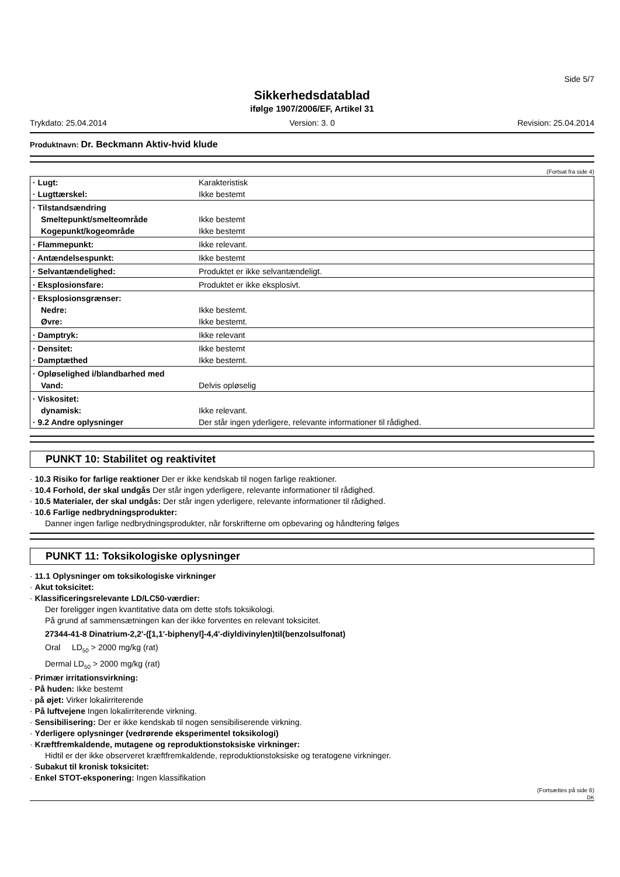Side 5/7
Sikkerhedsdatablad
ifølge 1907/2006/EF, Artikel 31
Trykdato: 25.04.2014 Version: 3. 0 Revision: 25.04.2014
Produktnavn: Dr. Beckmann Aktiv-hvid klude
(Fortsat fra side 4)
| · Lugt: | Karakteristisk |
| · Lugttærskel: | Ikke bestemt |
| · Tilstandsændring | |
| Smeltepunkt/smelteområde | Ikke bestemt |
| Kogepunkt/kogeområde | Ikke bestemt |
| · Flammepunkt: | Ikke relevant. |
| · Antændelsespunkt: | Ikke bestemt |
| · Selvantændelighed: | Produktet er ikke selvantændeligt. |
| · Eksplosionsfare: | Produktet er ikke eksplosivt. |
| · Eksplosionsgrænser: | |
| Nedre: | Ikke bestemt. |
| Øvre: | Ikke bestemt. |
| · Damptryk: | Ikke relevant |
| · Densitet: | Ikke bestemt |
| · Damptæthed | Ikke bestemt. |
| · Opløselighed i/blandbarhed med | |
| Vand: | Delvis opløselig |
| · Viskositet: | |
| dynamisk: | Ikke relevant. |
| · 9.2 Andre oplysninger | Der står ingen yderligere, relevante informationer til rådighed. |
PUNKT 10: Stabilitet og reaktivitet
· 10.3 Risiko for farlige reaktioner Der er ikke kendskab til nogen farlige reaktioner.
· 10.4 Forhold, der skal undgås Der står ingen yderligere, relevante informationer til rådighed.
· 10.5 Materialer, der skal undgås: Der står ingen yderligere, relevante informationer til rådighed.
· 10.6 Farlige nedbrydningsprodukter:
Danner ingen farlige nedbrydningsprodukter, når forskrifterne om opbevaring og håndtering følges
PUNKT 11: Toksikologiske oplysninger
· 11.1 Oplysninger om toksikologiske virkninger
· Akut toksicitet:
· Klassificeringsrelevante LD/LC50-værdier:
Der foreligger ingen kvantitative data om dette stofs toksikologi.
På grund af sammensætningen kan der ikke forventes en relevant toksicitet.
27344-41-8 Dinatrium-2,2'-([1,1'-biphenyl]-4,4'-diyldivinylen)til(benzolsulfonat)
Oral LD<sub>50</sub> > 2000 mg/kg (rat)
Dermal LD<sub>50</sub> > 2000 mg/kg (rat)
· Primær irritationsvirkning:
· På huden: Ikke bestemt
· på øjet: Virker lokalirriterende
· På luftvejene Ingen lokalirriterende virkning.
· Sensibilisering: Der er ikke kendskab til nogen sensibiliserende virkning.
· Yderligere oplysninger (vedrørende eksperimentel toksikologi)
· Kræftfremkaldende, mutagene og reproduktionstoksiske virkninger:
Hidtil er der ikke observeret kræftfremkaldende, reproduktionstoksiske og teratogene virkninger.
· Subakut til kronisk toksicitet:
· Enkel STOT-eksponering: Ingen klassifikation
(Fortsættes på side 6)
DK